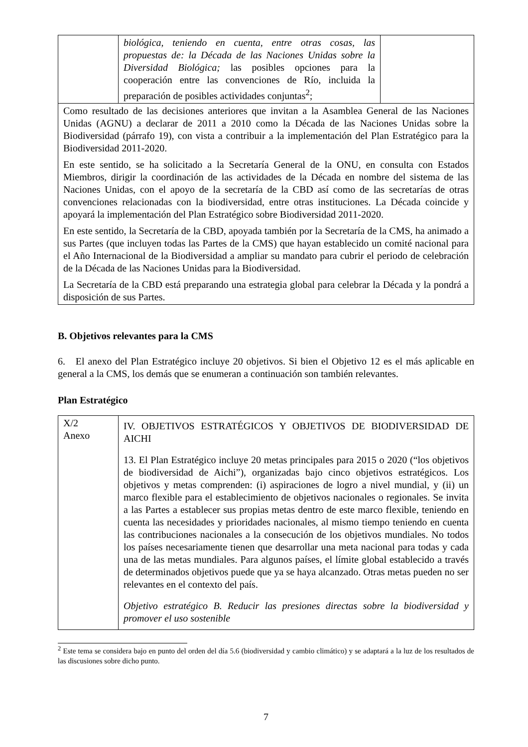| | biológica, teniendo en cuenta, entre otras cosas, las propuestas de: la Década de las Naciones Unidas sobre la Diversidad Biológica; las posibles opciones para la cooperación entre las convenciones de Río, incluida la preparación de posibles actividades conjuntas<sup>2</sup>; | |
| Como resultado de las decisiones anteriores que invitan a la Asamblea General de las Naciones Unidas (AGNU) a declarar de 2011 a 2010 como la Década de las Naciones Unidas sobre la Biodiversidad (párrafo 19), con vista a contribuir a la implementación del Plan Estratégico para la Biodiversidad 2011-2020. En este sentido, se ha solicitado a la Secretaría General de la ONU, en consulta con Estados Miembros, dirigir la coordinación de las actividades de la Década en nombre del sistema de las Naciones Unidas, con el apoyo de la secretaría de la CBD así como de las secretarías de otras convenciones relacionadas con la biodiversidad, entre otras instituciones. La Década coincide y apoyará la implementación del Plan Estratégico sobre Biodiversidad 2011-2020. En este sentido, la Secretaría de la CBD, apoyada también por la Secretaría de la CMS, ha animado a sus Partes (que incluyen todas las Partes de la CMS) que hayan establecido un comité nacional para el Año Internacional de la Biodiversidad a ampliar su mandato para cubrir el periodo de celebración de la Década de las Naciones Unidas para la Biodiversidad. La Secretaría de la CBD está preparando una estrategia global para celebrar la Década y la pondrá a disposición de sus Partes. | | |
B. Objetivos relevantes para la CMS
6. El anexo del Plan Estratégico incluye 20 objetivos. Si bien el Objetivo 12 es el más aplicable en general a la CMS, los demás que se enumeran a continuación son también relevantes.
Plan Estratégico
| X/2 Anexo | IV. OBJETIVOS ESTRATÉGICOS Y OBJETIVOS DE BIODIVERSIDAD DE AICHI 13. El Plan Estratégico incluye 20 metas principales para 2015 o 2020 (“los objetivos de biodiversidad de Aichi”), organizadas bajo cinco objetivos estratégicos. Los objetivos y metas comprenden: (i) aspiraciones de logro a nivel mundial, y (ii) un marco flexible para el establecimiento de objetivos nacionales o regionales. Se invita a las Partes a establecer sus propias metas dentro de este marco flexible, teniendo en cuenta las necesidades y prioridades nacionales, al mismo tiempo teniendo en cuenta las contribuciones nacionales a la consecución de los objetivos mundiales. No todos los países necesariamente tienen que desarrollar una meta nacional para todas y cada una de las metas mundiales. Para algunos países, el límite global establecido a través de determinados objetivos puede que ya se haya alcanzado. Otras metas pueden no ser relevantes en el contexto del país. Objetivo estratégico B. Reducir las presiones directas sobre la biodiversidad y promover el uso sostenible |
<sup>2</sup> Este tema se considera bajo en punto del orden del día 5.6 (biodiversidad y cambio climático) y se adaptará a la luz de los resultados de las discusiones sobre dicho punto.
7